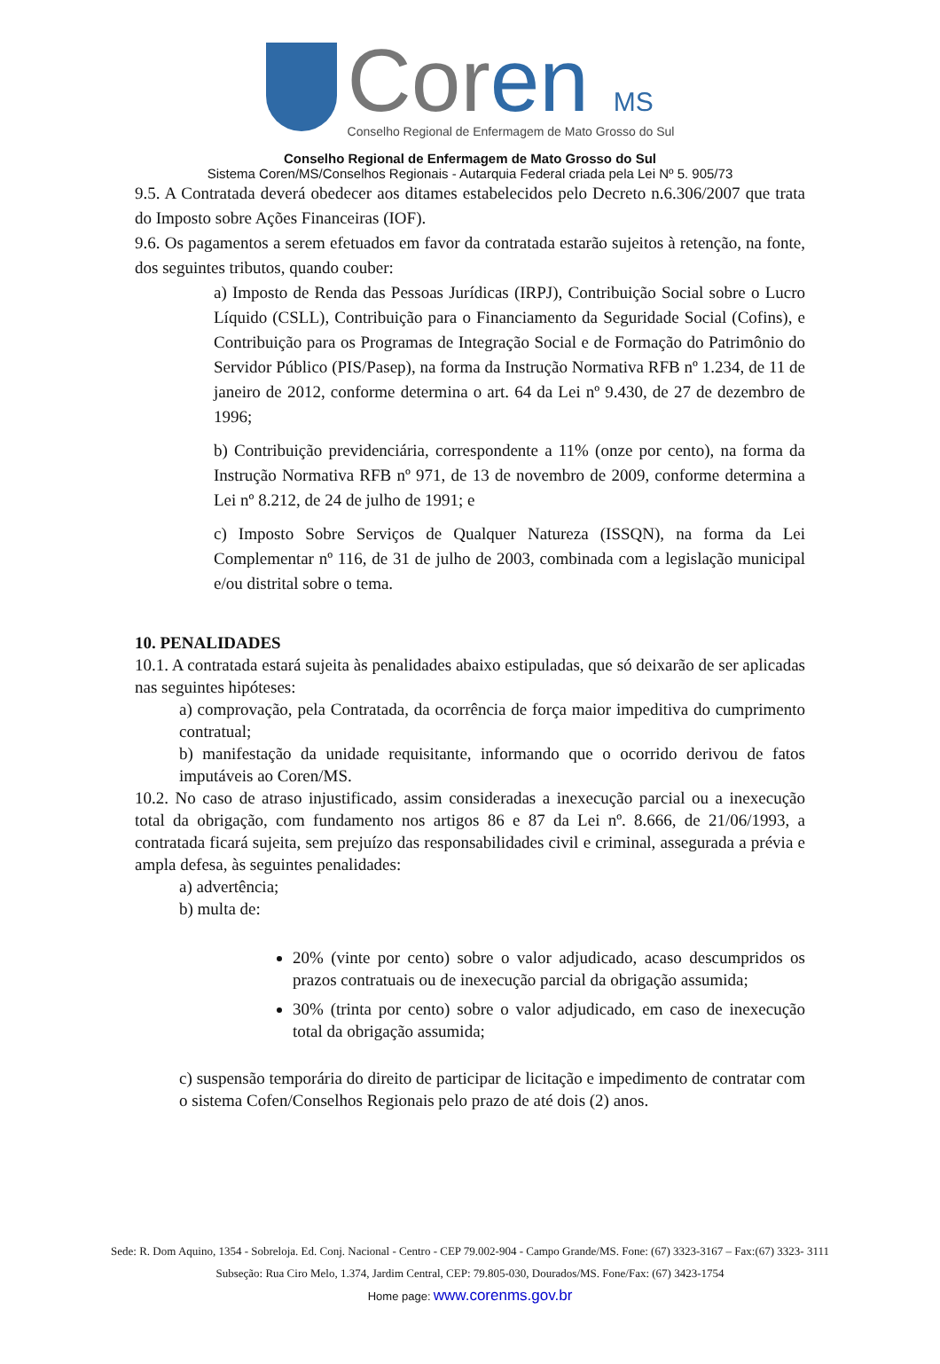Coren MS
Conselho Regional de Enfermagem de Mato Grosso do Sul
Conselho Regional de Enfermagem de Mato Grosso do Sul
Sistema Coren/MS/Conselhos Regionais - Autarquia Federal criada pela Lei Nº 5. 905/73
9.5. A Contratada deverá obedecer aos ditames estabelecidos pelo Decreto n.6.306/2007 que trata do Imposto sobre Ações Financeiras (IOF).
9.6. Os pagamentos a serem efetuados em favor da contratada estarão sujeitos à retenção, na fonte, dos seguintes tributos, quando couber:
a) Imposto de Renda das Pessoas Jurídicas (IRPJ), Contribuição Social sobre o Lucro Líquido (CSLL), Contribuição para o Financiamento da Seguridade Social (Cofins), e Contribuição para os Programas de Integração Social e de Formação do Patrimônio do Servidor Público (PIS/Pasep), na forma da Instrução Normativa RFB nº 1.234, de 11 de janeiro de 2012, conforme determina o art. 64 da Lei nº 9.430, de 27 de dezembro de 1996;
b) Contribuição previdenciária, correspondente a 11% (onze por cento), na forma da Instrução Normativa RFB nº 971, de 13 de novembro de 2009, conforme determina a Lei nº 8.212, de 24 de julho de 1991; e
c) Imposto Sobre Serviços de Qualquer Natureza (ISSQN), na forma da Lei Complementar nº 116, de 31 de julho de 2003, combinada com a legislação municipal e/ou distrital sobre o tema.
10. PENALIDADES
10.1. A contratada estará sujeita às penalidades abaixo estipuladas, que só deixarão de ser aplicadas nas seguintes hipóteses:
a) comprovação, pela Contratada, da ocorrência de força maior impeditiva do cumprimento contratual;
b) manifestação da unidade requisitante, informando que o ocorrido derivou de fatos imputáveis ao Coren/MS.
10.2. No caso de atraso injustificado, assim consideradas a inexecução parcial ou a inexecução total da obrigação, com fundamento nos artigos 86 e 87 da Lei nº. 8.666, de 21/06/1993, a contratada ficará sujeita, sem prejuízo das responsabilidades civil e criminal, assegurada a prévia e ampla defesa, às seguintes penalidades:
a) advertência;
b) multa de:
20% (vinte por cento) sobre o valor adjudicado, acaso descumpridos os prazos contratuais ou de inexecução parcial da obrigação assumida;
30% (trinta por cento) sobre o valor adjudicado, em caso de inexecução total da obrigação assumida;
c) suspensão temporária do direito de participar de licitação e impedimento de contratar com o sistema Cofen/Conselhos Regionais pelo prazo de até dois (2) anos.
Sede: R. Dom Aquino, 1354 - Sobreloja. Ed. Conj. Nacional - Centro - CEP 79.002-904 - Campo Grande/MS. Fone: (67) 3323-3167 – Fax:(67) 3323- 3111
Subseção: Rua Ciro Melo, 1.374, Jardim Central, CEP: 79.805-030, Dourados/MS. Fone/Fax: (67) 3423-1754
Home page: www.corenms.gov.br